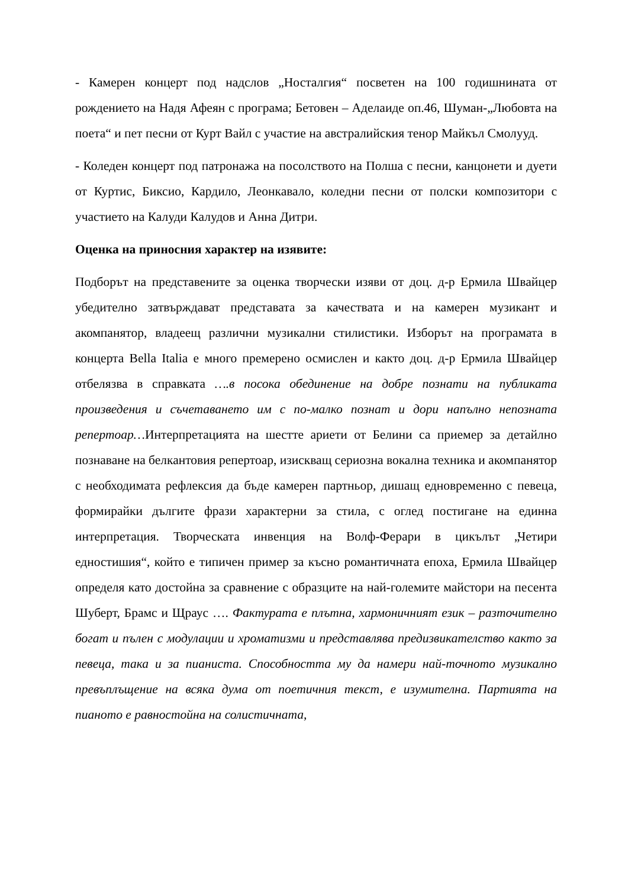- Камерен концерт под надслов „Носталгия“ посветен на 100 годишнината от рождението на Надя Афеян с програма; Бетовен – Аделаиде оп.46, Шуман-„Любовта на поета“ и пет песни от Курт Вайл с участие на австралийския тенор Майкъл Смолууд.
- Коледен концерт под патронажа на посолството на Полша с песни, канцонети и дуети от Куртис, Биксио, Кардило, Леонкавало, коледни песни от полски композитори с участието на Калуди Калудов и Анна Дитри.
Оценка на приносния характер на изявите:
Подборът на представените за оценка творчески изяви от доц. д-р Ермила Швайцер убедително затвърждават представата за качествата и на камерен музикант и акомпанятор, владеещ различни музикални стилистики. Изборът на програмата в концерта Bella Italia е много премерено осмислен и както доц. д-р Ермила Швайцер отбелязва в справката ….в посока обединение на добре познати на публиката произведения и съчетаването им с по-малко познат и дори напълно непозната репертоар…Интерпретацията на шестте ариети от Белини са приемер за детайлно познаване на белкантовия репертоар, изискващ сериозна вокална техника и акомпанятор с необходимата рефлексия да бъде камерен партньор, дишащ едновременно с певеца, формирайки дългите фрази характерни за стила, с оглед постигане на единна интерпретация. Творческата инвенция на Волф-Ферари в цикълът „Четири едностишия“, който е типичен пример за късно романтичната епоха, Ермила Швайцер определя като достойна за сравнение с образците на най-големите майстори на песента Шуберт, Брамс и Щраус …. Фактурата е плътна, хармоничният език – разточително богат и пълен с модулации и хроматизми и представлява предизвикателство както за певеца, така и за пианиста. Способността му да намери най-точното музикално превъплъщение на всяка дума от поетичния текст, е изумителна. Партията на пианото е равностойна на солистичната,